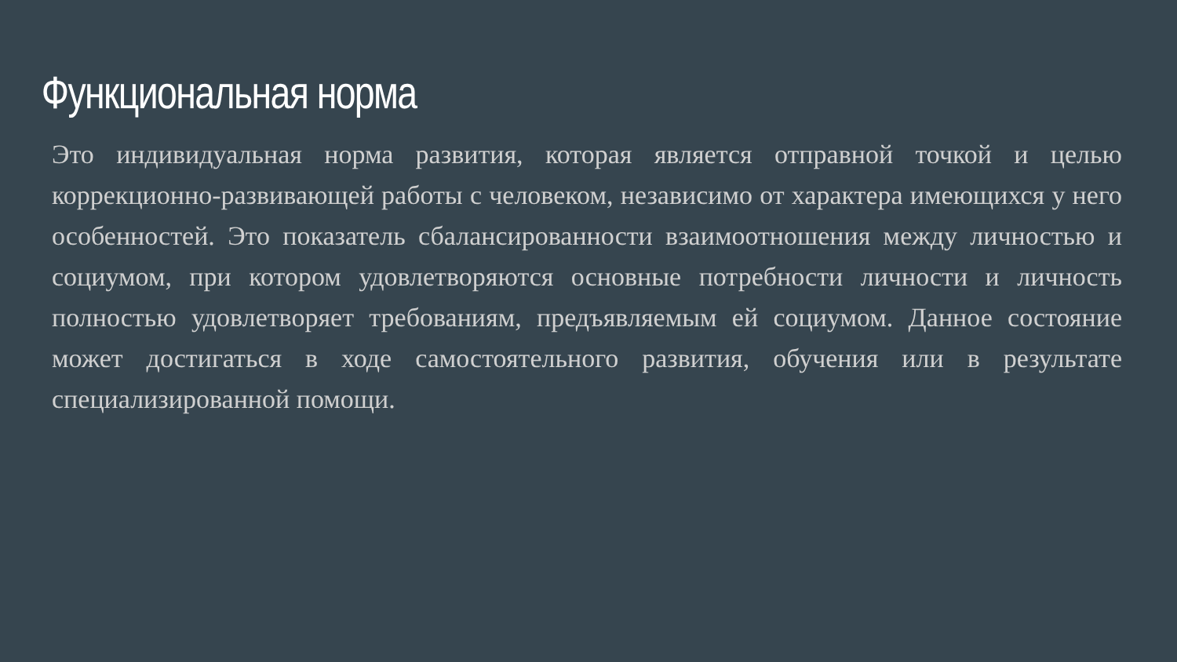Функциональная норма
Это индивидуальная норма развития, которая является отправной точкой и целью коррекционно-развивающей работы с человеком, независимо от характера имеющихся у него особенностей. Это показатель сбалансированности взаимоотношения между личностью и социумом, при котором удовлетворяются основные потребности личности и личность полностью удовлетворяет требованиям, предъявляемым ей социумом. Данное состояние может достигаться в ходе самостоятельного развития, обучения или в результате специализированной помощи.